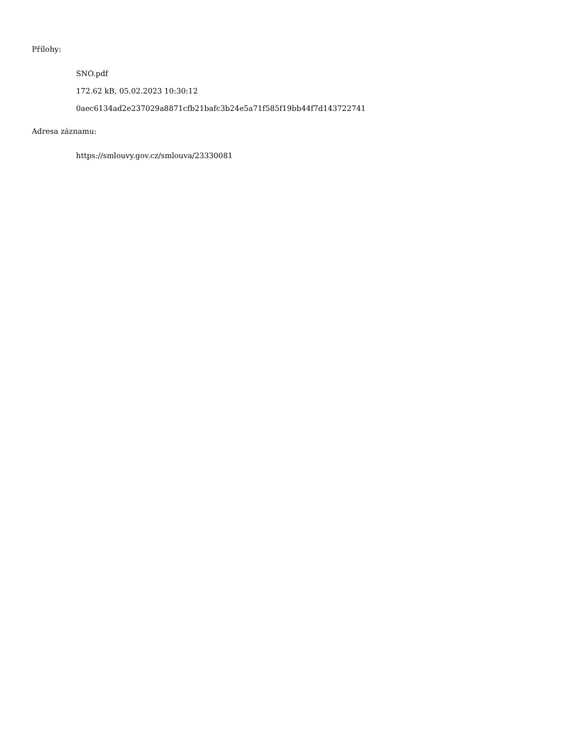Přílohy:
SNO.pdf
172.62 kB, 05.02.2023 10:30:12
0aec6134ad2e237029a8871cfb21bafc3b24e5a71f585f19bb44f7d143722741
Adresa záznamu:
https://smlouvy.gov.cz/smlouva/23330081